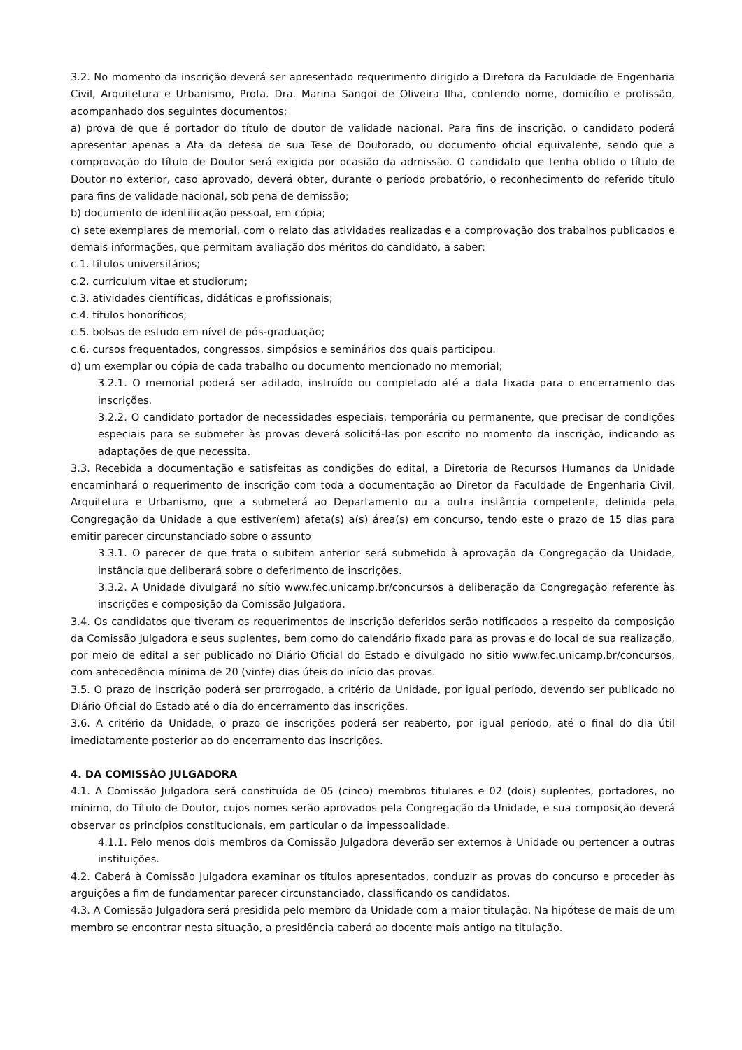3.2. No momento da inscrição deverá ser apresentado requerimento dirigido a Diretora da Faculdade de Engenharia Civil, Arquitetura e Urbanismo, Profa. Dra. Marina Sangoi de Oliveira Ilha, contendo nome, domicílio e profissão, acompanhado dos seguintes documentos:
a) prova de que é portador do título de doutor de validade nacional. Para fins de inscrição, o candidato poderá apresentar apenas a Ata da defesa de sua Tese de Doutorado, ou documento oficial equivalente, sendo que a comprovação do título de Doutor será exigida por ocasião da admissão. O candidato que tenha obtido o título de Doutor no exterior, caso aprovado, deverá obter, durante o período probatório, o reconhecimento do referido título para fins de validade nacional, sob pena de demissão;
b) documento de identificação pessoal, em cópia;
c) sete exemplares de memorial, com o relato das atividades realizadas e a comprovação dos trabalhos publicados e demais informações, que permitam avaliação dos méritos do candidato, a saber:
c.1. títulos universitários;
c.2. curriculum vitae et studiorum;
c.3. atividades científicas, didáticas e profissionais;
c.4. títulos honoríficos;
c.5. bolsas de estudo em nível de pós-graduação;
c.6. cursos frequentados, congressos, simpósios e seminários dos quais participou.
d) um exemplar ou cópia de cada trabalho ou documento mencionado no memorial;
3.2.1. O memorial poderá ser aditado, instruído ou completado até a data fixada para o encerramento das inscrições.
3.2.2. O candidato portador de necessidades especiais, temporária ou permanente, que precisar de condições especiais para se submeter às provas deverá solicitá-las por escrito no momento da inscrição, indicando as adaptações de que necessita.
3.3. Recebida a documentação e satisfeitas as condições do edital, a Diretoria de Recursos Humanos da Unidade encaminhará o requerimento de inscrição com toda a documentação ao Diretor da Faculdade de Engenharia Civil, Arquitetura e Urbanismo, que a submeterá ao Departamento ou a outra instância competente, definida pela Congregação da Unidade a que estiver(em) afeta(s) a(s) área(s) em concurso, tendo este o prazo de 15 dias para emitir parecer circunstanciado sobre o assunto
3.3.1. O parecer de que trata o subitem anterior será submetido à aprovação da Congregação da Unidade, instância que deliberará sobre o deferimento de inscrições.
3.3.2. A Unidade divulgará no sítio www.fec.unicamp.br/concursos a deliberação da Congregação referente às inscrições e composição da Comissão Julgadora.
3.4. Os candidatos que tiveram os requerimentos de inscrição deferidos serão notificados a respeito da composição da Comissão Julgadora e seus suplentes, bem como do calendário fixado para as provas e do local de sua realização, por meio de edital a ser publicado no Diário Oficial do Estado e divulgado no sitio www.fec.unicamp.br/concursos, com antecedência mínima de 20 (vinte) dias úteis do início das provas.
3.5. O prazo de inscrição poderá ser prorrogado, a critério da Unidade, por igual período, devendo ser publicado no Diário Oficial do Estado até o dia do encerramento das inscrições.
3.6. A critério da Unidade, o prazo de inscrições poderá ser reaberto, por igual período, até o final do dia útil imediatamente posterior ao do encerramento das inscrições.
4. DA COMISSÃO JULGADORA
4.1. A Comissão Julgadora será constituída de 05 (cinco) membros titulares e 02 (dois) suplentes, portadores, no mínimo, do Título de Doutor, cujos nomes serão aprovados pela Congregação da Unidade, e sua composição deverá observar os princípios constitucionais, em particular o da impessoalidade.
4.1.1. Pelo menos dois membros da Comissão Julgadora deverão ser externos à Unidade ou pertencer a outras instituições.
4.2. Caberá à Comissão Julgadora examinar os títulos apresentados, conduzir as provas do concurso e proceder às arguições a fim de fundamentar parecer circunstanciado, classificando os candidatos.
4.3. A Comissão Julgadora será presidida pelo membro da Unidade com a maior titulação. Na hipótese de mais de um membro se encontrar nesta situação, a presidência caberá ao docente mais antigo na titulação.